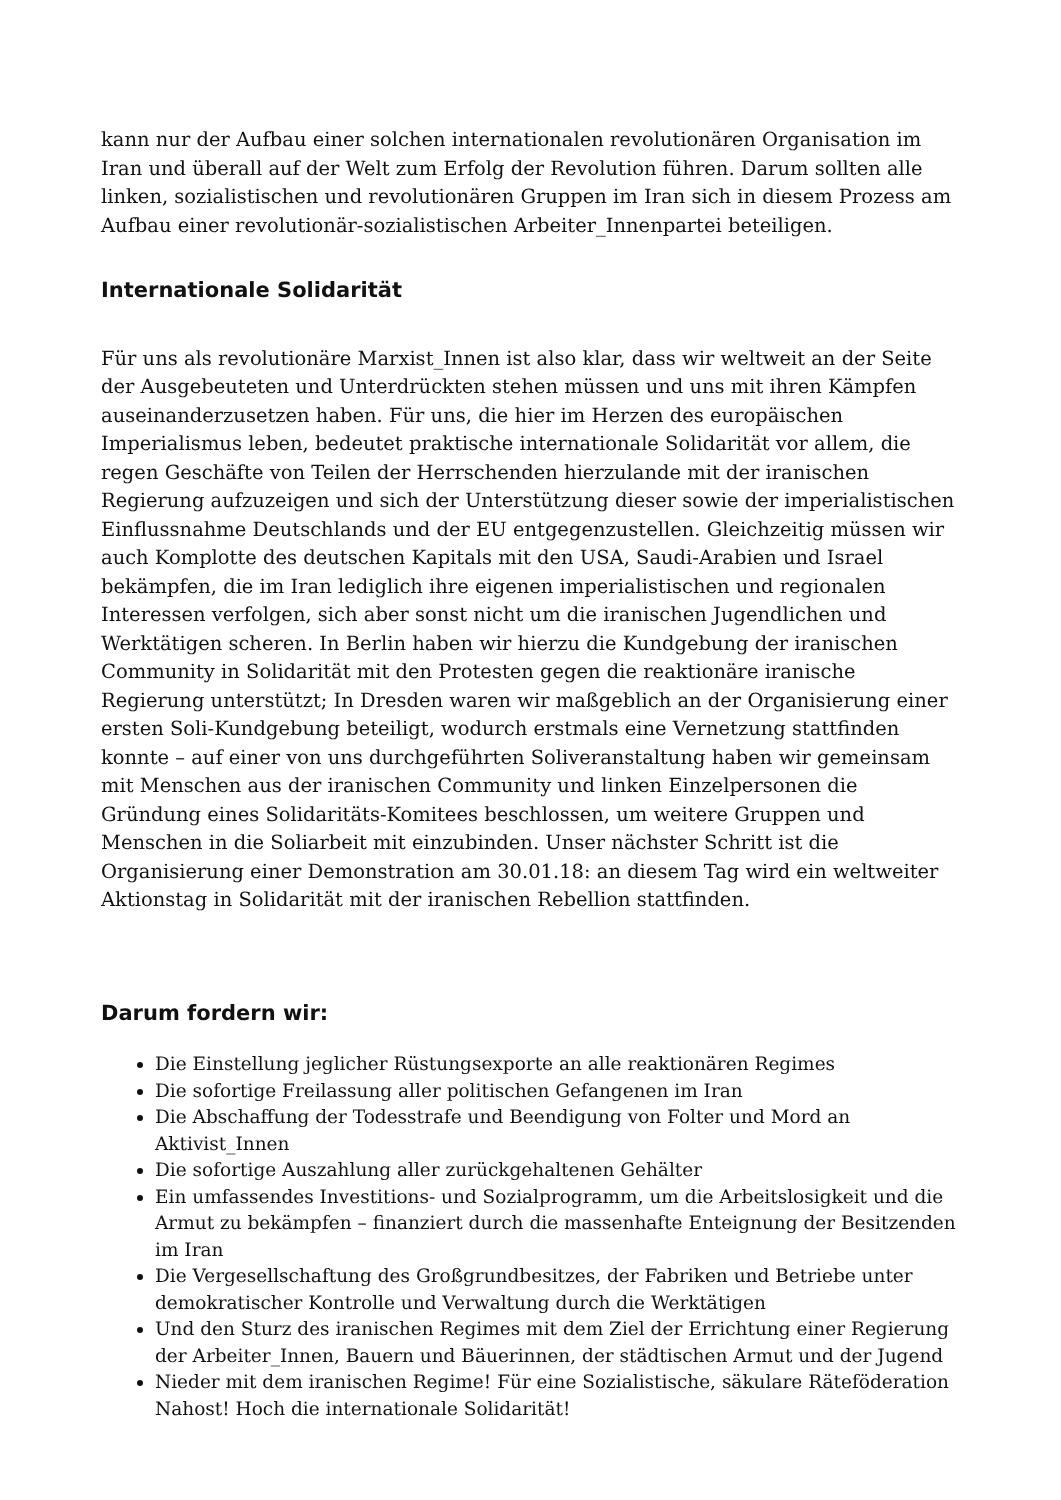kann nur der Aufbau einer solchen internationalen revolutionären Organisation im Iran und überall auf der Welt zum Erfolg der Revolution führen. Darum sollten alle linken, sozialistischen und revolutionären Gruppen im Iran sich in diesem Prozess am Aufbau einer revolutionär-sozialistischen Arbeiter_Innenpartei beteiligen.
Internationale Solidarität
Für uns als revolutionäre Marxist_Innen ist also klar, dass wir weltweit an der Seite der Ausgebeuteten und Unterdrückten stehen müssen und uns mit ihren Kämpfen auseinanderzusetzen haben. Für uns, die hier im Herzen des europäischen Imperialismus leben, bedeutet praktische internationale Solidarität vor allem, die regen Geschäfte von Teilen der Herrschenden hierzulande mit der iranischen Regierung aufzuzeigen und sich der Unterstützung dieser sowie der imperialistischen Einflussnahme Deutschlands und der EU entgegenzustellen. Gleichzeitig müssen wir auch Komplotte des deutschen Kapitals mit den USA, Saudi-Arabien und Israel bekämpfen, die im Iran lediglich ihre eigenen imperialistischen und regionalen Interessen verfolgen, sich aber sonst nicht um die iranischen Jugendlichen und Werktätigen scheren. In Berlin haben wir hierzu die Kundgebung der iranischen Community in Solidarität mit den Protesten gegen die reaktionäre iranische Regierung unterstützt; In Dresden waren wir maßgeblich an der Organisierung einer ersten Soli-Kundgebung beteiligt, wodurch erstmals eine Vernetzung stattfinden konnte – auf einer von uns durchgeführten Soliveranstaltung haben wir gemeinsam mit Menschen aus der iranischen Community und linken Einzelpersonen die Gründung eines Solidaritäts-Komitees beschlossen, um weitere Gruppen und Menschen in die Soliarbeit mit einzubinden. Unser nächster Schritt ist die Organisierung einer Demonstration am 30.01.18: an diesem Tag wird ein weltweiter Aktionstag in Solidarität mit der iranischen Rebellion stattfinden.
Darum fordern wir:
Die Einstellung jeglicher Rüstungsexporte an alle reaktionären Regimes
Die sofortige Freilassung aller politischen Gefangenen im Iran
Die Abschaffung der Todesstrafe und Beendigung von Folter und Mord an Aktivist_Innen
Die sofortige Auszahlung aller zurückgehaltenen Gehälter
Ein umfassendes Investitions- und Sozialprogramm, um die Arbeitslosigkeit und die Armut zu bekämpfen – finanziert durch die massenhafte Enteignung der Besitzenden im Iran
Die Vergesellschaftung des Großgrundbesitzes, der Fabriken und Betriebe unter demokratischer Kontrolle und Verwaltung durch die Werktätigen
Und den Sturz des iranischen Regimes mit dem Ziel der Errichtung einer Regierung der Arbeiter_Innen, Bauern und Bäuerinnen, der städtischen Armut und der Jugend
Nieder mit dem iranischen Regime! Für eine Sozialistische, säkulare Räteföderation Nahost! Hoch die internationale Solidarität!